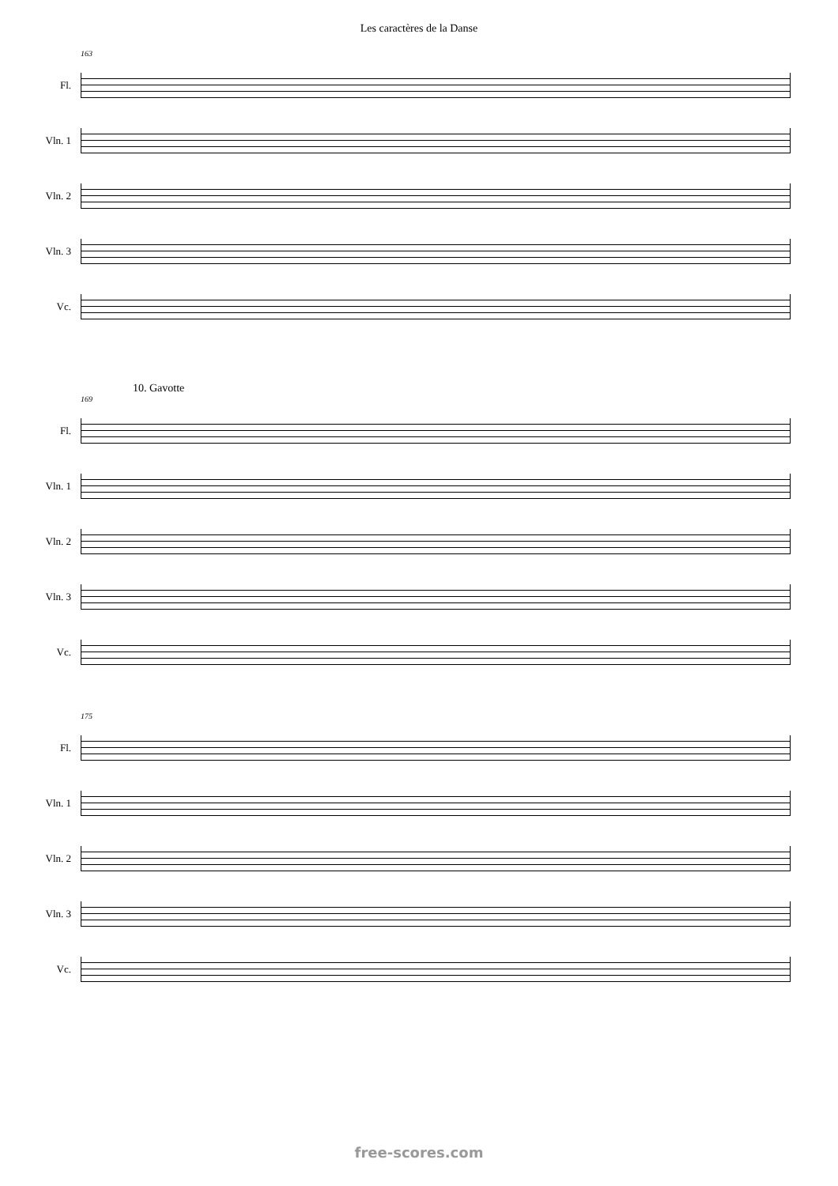Les caractères de la Danse
163
Fl.
Vln. 1
Vln. 2
Vln. 3
Vc.
10. Gavotte
169
Fl.
Vln. 1
Vln. 2
Vln. 3
Vc.
175
Fl.
Vln. 1
Vln. 2
Vln. 3
Vc.
free-scores.com